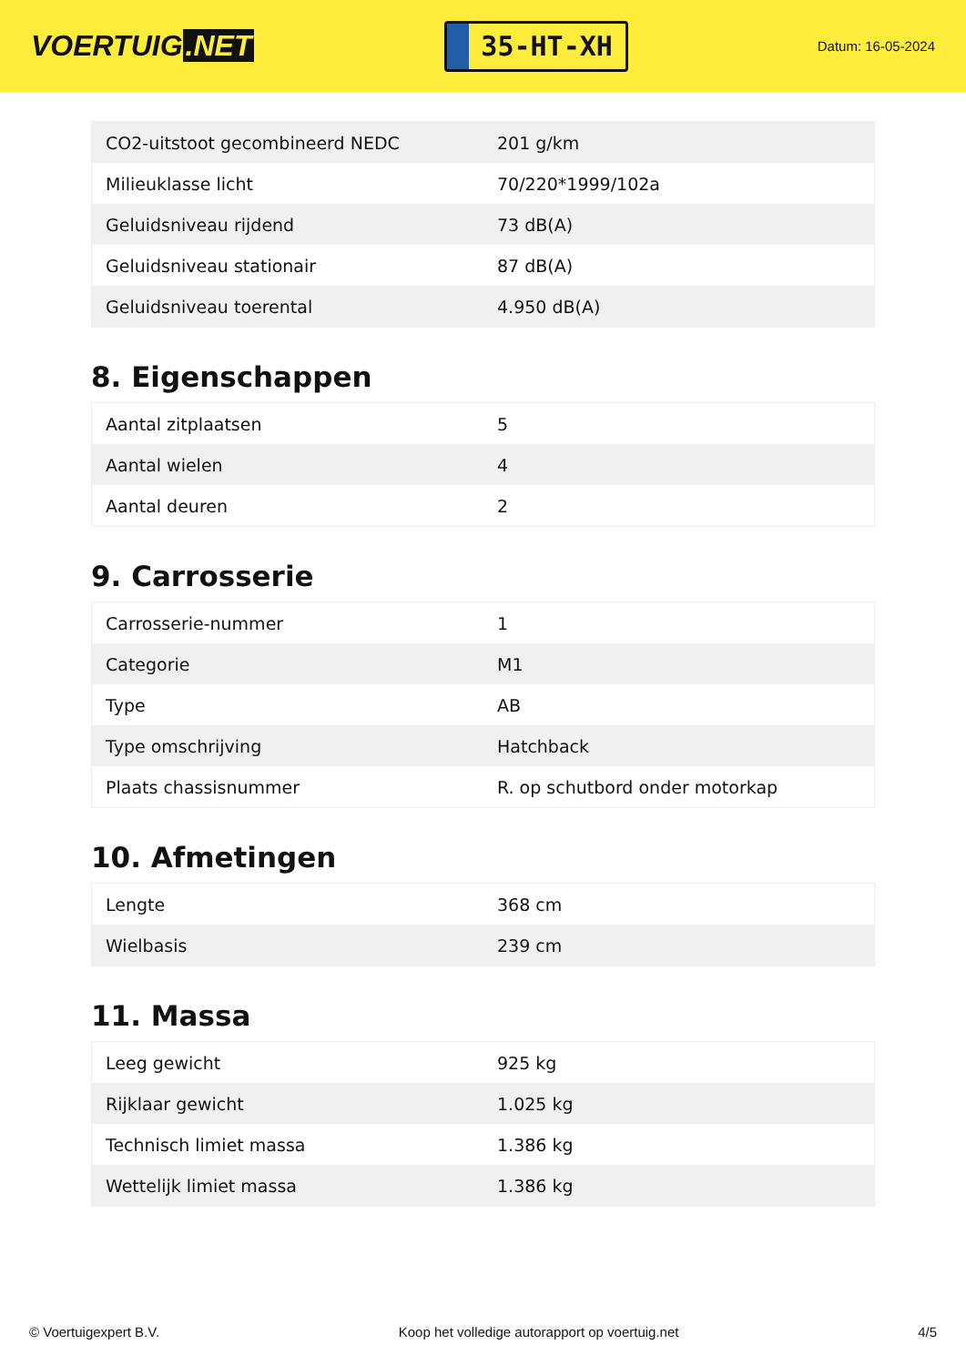VOERTUIG.NET
35-HT-XH
Datum: 16-05-2024
| CO2-uitstoot gecombineerd NEDC | 201 g/km |
| Milieuklasse licht | 70/220*1999/102a |
| Geluidsniveau rijdend | 73 dB(A) |
| Geluidsniveau stationair | 87 dB(A) |
| Geluidsniveau toerental | 4.950 dB(A) |
8. Eigenschappen
| Aantal zitplaatsen | 5 |
| Aantal wielen | 4 |
| Aantal deuren | 2 |
9. Carrosserie
| Carrosserie-nummer | 1 |
| Categorie | M1 |
| Type | AB |
| Type omschrijving | Hatchback |
| Plaats chassisnummer | R. op schutbord onder motorkap |
10. Afmetingen
| Lengte | 368 cm |
| Wielbasis | 239 cm |
11. Massa
| Leeg gewicht | 925 kg |
| Rijklaar gewicht | 1.025 kg |
| Technisch limiet massa | 1.386 kg |
| Wettelijk limiet massa | 1.386 kg |
© Voertuigexpert B.V. Koop het volledige autorapport op voertuig.net 4/5